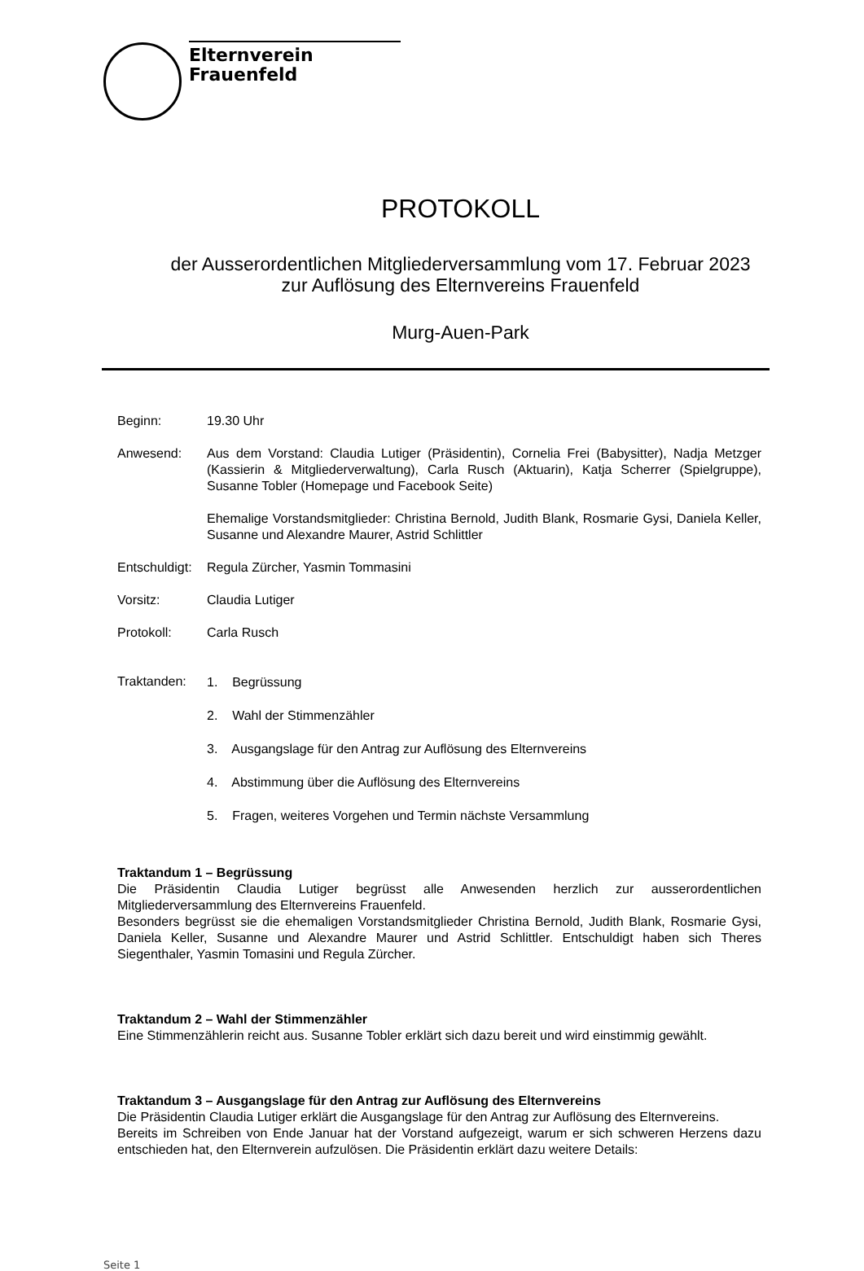Elternverein
Frauenfeld
PROTOKOLL
der Ausserordentlichen Mitgliederversammlung vom 17. Februar 2023
zur Auflösung des Elternvereins Frauenfeld
Murg-Auen-Park
Beginn: 19.30 Uhr
Anwesend: Aus dem Vorstand: Claudia Lutiger (Präsidentin), Cornelia Frei (Babysitter), Nadja Metzger (Kassierin & Mitgliederverwaltung), Carla Rusch (Aktuarin), Katja Scherrer (Spielgruppe), Susanne Tobler (Homepage und Facebook Seite)
Ehemalige Vorstandsmitglieder: Christina Bernold, Judith Blank, Rosmarie Gysi, Daniela Keller, Susanne und Alexandre Maurer, Astrid Schlittler
Entschuldigt:
Regula Zürcher, Yasmin Tommasini
Vorsitz: Claudia Lutiger
Protokoll: Carla Rusch
Traktanden:
1. Begrüssung
2. Wahl der Stimmenzähler
3. Ausgangslage für den Antrag zur Auflösung des Elternvereins
4. Abstimmung über die Auflösung des Elternvereins
5. Fragen, weiteres Vorgehen und Termin nächste Versammlung
Traktandum 1 – Begrüssung
Die Präsidentin Claudia Lutiger begrüsst alle Anwesenden herzlich zur ausserordentlichen Mitgliederversammlung des Elternvereins Frauenfeld.
Besonders begrüsst sie die ehemaligen Vorstandsmitglieder Christina Bernold, Judith Blank, Rosmarie Gysi, Daniela Keller, Susanne und Alexandre Maurer und Astrid Schlittler. Entschuldigt haben sich Theres Siegenthaler, Yasmin Tomasini und Regula Zürcher.
Traktandum 2 – Wahl der Stimmenzähler
Eine Stimmenzählerin reicht aus. Susanne Tobler erklärt sich dazu bereit und wird einstimmig gewählt.
Traktandum 3 – Ausgangslage für den Antrag zur Auflösung des Elternvereins
Die Präsidentin Claudia Lutiger erklärt die Ausgangslage für den Antrag zur Auflösung des Elternvereins.
Bereits im Schreiben von Ende Januar hat der Vorstand aufgezeigt, warum er sich schweren Herzens dazu entschieden hat, den Elternverein aufzulösen. Die Präsidentin erklärt dazu weitere Details:
Seite 1